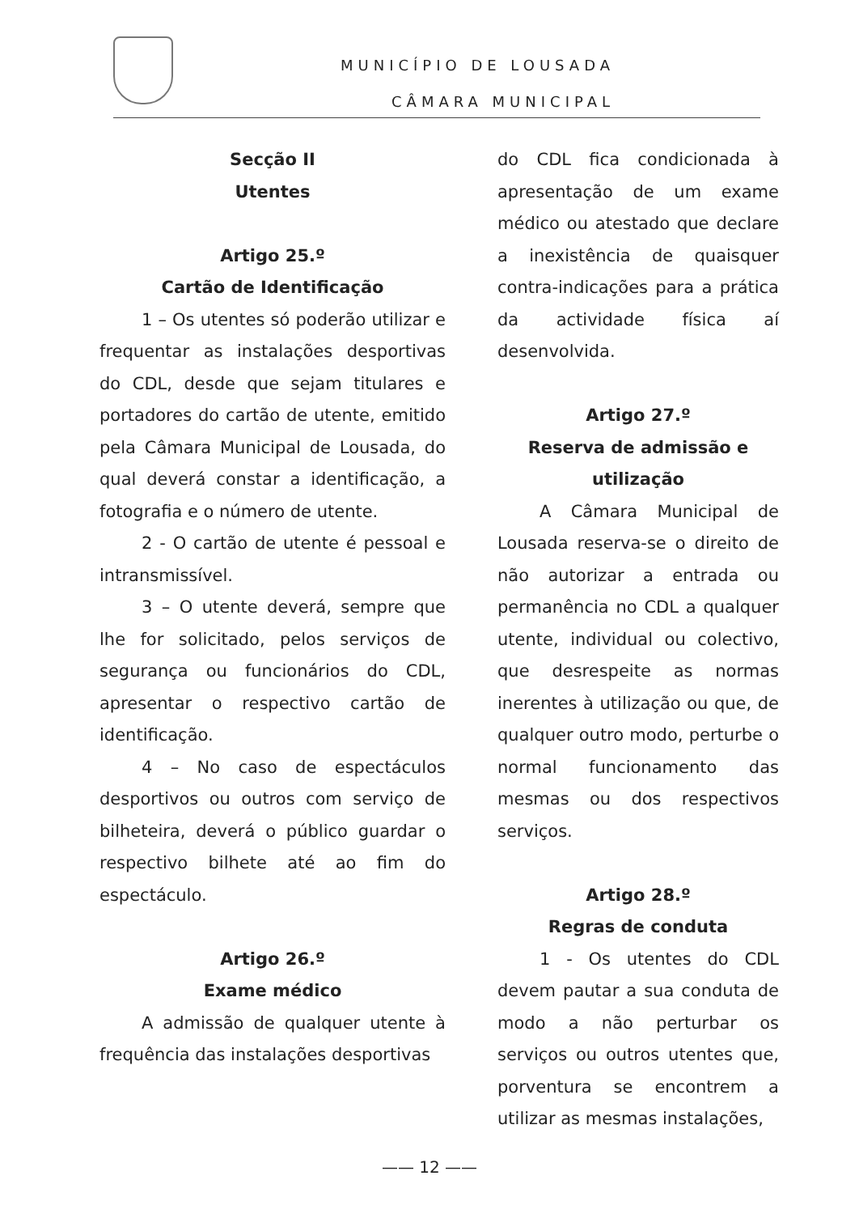MUNICÍPIO DE LOUSADA
CÂMARA MUNICIPAL
Secção II
Utentes
Artigo 25.º
Cartão de Identificação
1 – Os utentes só poderão utilizar e frequentar as instalações desportivas do CDL, desde que sejam titulares e portadores do cartão de utente, emitido pela Câmara Municipal de Lousada, do qual deverá constar a identificação, a fotografia e o número de utente.
2 - O cartão de utente é pessoal e intransmissível.
3 – O utente deverá, sempre que lhe for solicitado, pelos serviços de segurança ou funcionários do CDL, apresentar o respectivo cartão de identificação.
4 – No caso de espectáculos desportivos ou outros com serviço de bilheteira, deverá o público guardar o respectivo bilhete até ao fim do espectáculo.
Artigo 26.º
Exame médico
A admissão de qualquer utente à frequência das instalações desportivas
do CDL fica condicionada à apresentação de um exame médico ou atestado que declare a inexistência de quaisquer contra-indicações para a prática da actividade física aí desenvolvida.
Artigo 27.º
Reserva de admissão e utilização
A Câmara Municipal de Lousada reserva-se o direito de não autorizar a entrada ou permanência no CDL a qualquer utente, individual ou colectivo, que desrespeite as normas inerentes à utilização ou que, de qualquer outro modo, perturbe o normal funcionamento das mesmas ou dos respectivos serviços.
Artigo 28.º
Regras de conduta
1 - Os utentes do CDL devem pautar a sua conduta de modo a não perturbar os serviços ou outros utentes que, porventura se encontrem a utilizar as mesmas instalações,
—— 12 ——